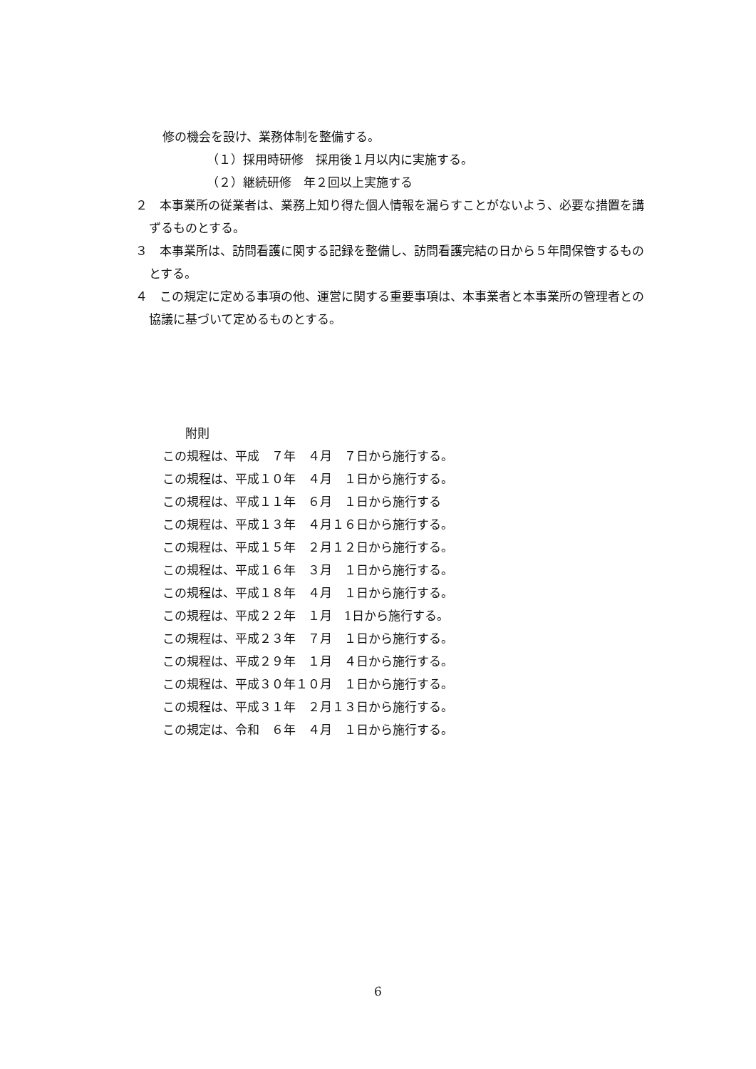修の機会を設け、業務体制を整備する。
（１）採用時研修　採用後１月以内に実施する。
（２）継続研修　年２回以上実施する
２　本事業所の従業者は、業務上知り得た個人情報を漏らすことがないよう、必要な措置を講ずるものとする。
３　本事業所は、訪問看護に関する記録を整備し、訪問看護完結の日から５年間保管するものとする。
４　この規定に定める事項の他、運営に関する重要事項は、本事業者と本事業所の管理者との協議に基づいて定めるものとする。
附則
この規程は、平成　７年　４月　７日から施行する。
この規程は、平成１０年　４月　１日から施行する。
この規程は、平成１１年　６月　１日から施行する
この規程は、平成１３年　４月１６日から施行する。
この規程は、平成１５年　２月１２日から施行する。
この規程は、平成１６年　３月　１日から施行する。
この規程は、平成１８年　４月　１日から施行する。
この規程は、平成２２年　１月　1日から施行する。
この規程は、平成２３年　７月　１日から施行する。
この規程は、平成２９年　１月　４日から施行する。
この規程は、平成３０年１０月　１日から施行する。
この規程は、平成３１年　２月１３日から施行する。
この規定は、令和　６年　４月　１日から施行する。
6